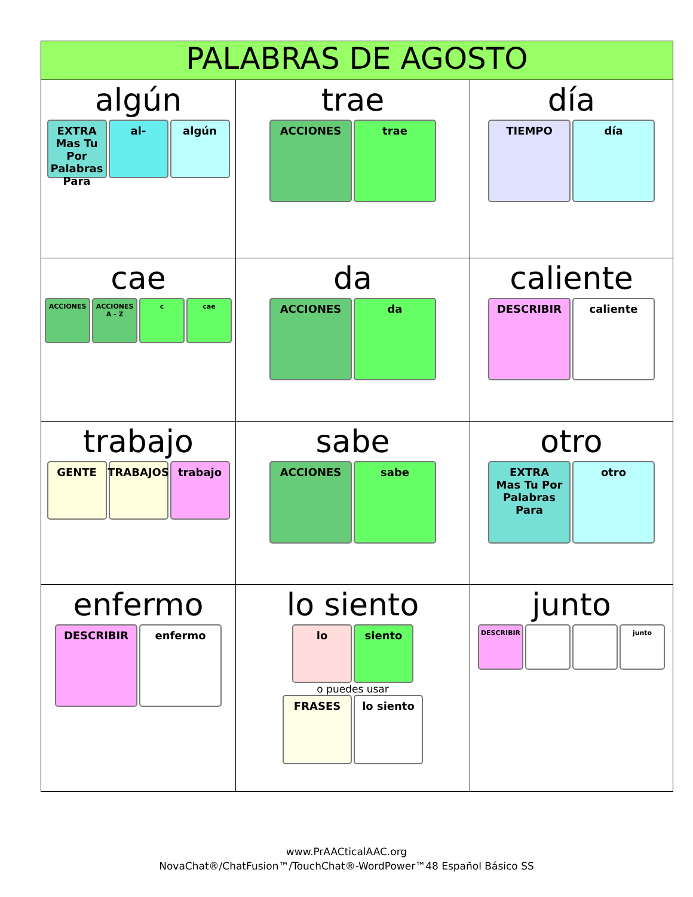| PALABRAS DE AGOSTO | | |
| --- | --- | --- |
| algún EXTRA Mas Tu Por Palabras Para al- algún | trae ACCIONES trae | día TIEMPO día |
| cae ACCIONES ACCIONES A - Z c cae | da ACCIONES da | caliente DESCRIBIR caliente |
| trabajo GENTE TRABAJOS trabajo | sabe ACCIONES sabe | otro EXTRA Mas Tu Por Palabras Para otro |
| enfermo DESCRIBIR enfermo | lo siento lo siento o puedes usar FRASES lo siento | junto DESCRIBIR junto |
www.PrAACticalAAC.org
NovaChat®/ChatFusion™/TouchChat®-WordPower™48 Español Básico SS